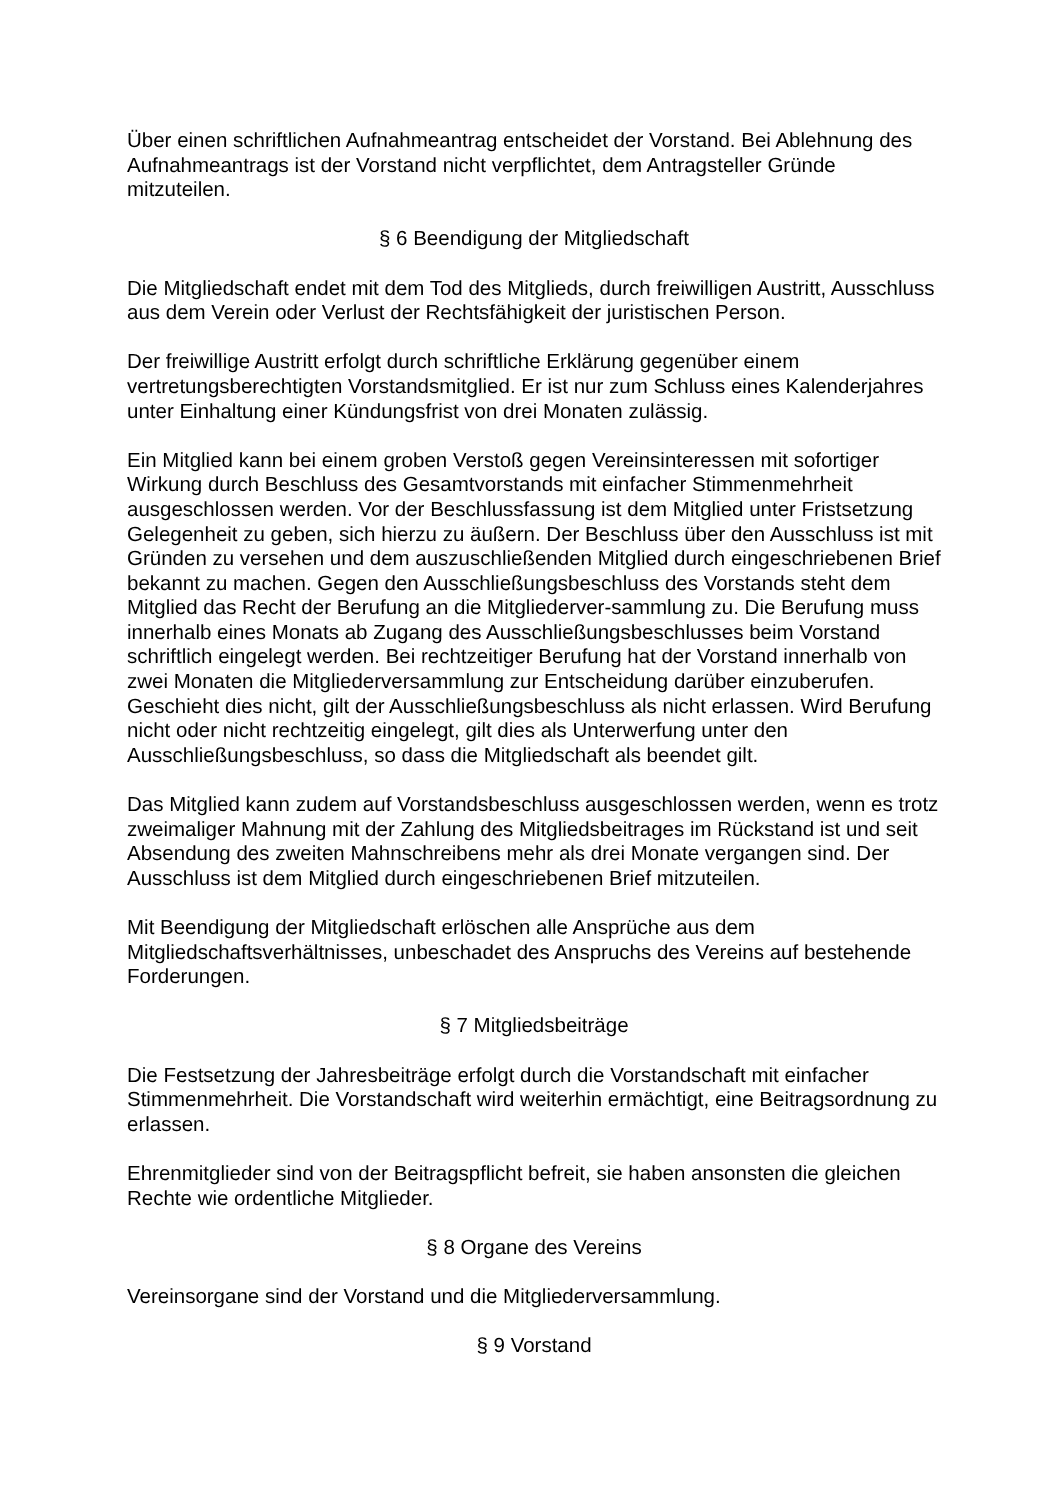Über einen schriftlichen Aufnahmeantrag entscheidet der Vorstand. Bei Ablehnung des Aufnahmeantrags ist der Vorstand nicht verpflichtet, dem Antragsteller Gründe mitzuteilen.
§ 6 Beendigung der Mitgliedschaft
Die Mitgliedschaft endet mit dem Tod des Mitglieds, durch freiwilligen Austritt, Ausschluss aus dem Verein oder Verlust der Rechtsfähigkeit der juristischen Person.
Der freiwillige Austritt erfolgt durch schriftliche Erklärung gegenüber einem vertretungsberechtigten Vorstandsmitglied. Er ist nur zum Schluss eines Kalenderjahres unter Einhaltung einer Kündungsfrist von drei Monaten zulässig.
Ein Mitglied kann bei einem groben Verstoß gegen Vereinsinteressen mit sofortiger Wirkung durch Beschluss des Gesamtvorstands mit einfacher Stimmenmehrheit ausgeschlossen werden. Vor der Beschlussfassung ist dem Mitglied unter Fristsetzung Gelegenheit zu geben, sich hierzu zu äußern. Der Beschluss über den Ausschluss ist mit Gründen zu versehen und dem auszuschließenden Mitglied durch eingeschriebenen Brief bekannt zu machen. Gegen den Ausschließungsbeschluss des Vorstands steht dem Mitglied das Recht der Berufung an die Mitgliederver-sammlung zu. Die Berufung muss innerhalb eines Monats ab Zugang des Ausschließungsbeschlusses beim Vorstand schriftlich eingelegt werden. Bei rechtzeitiger Berufung hat der Vorstand innerhalb von zwei Monaten die Mitgliederversammlung zur Entscheidung darüber einzuberufen. Geschieht dies nicht, gilt der Ausschließungsbeschluss als nicht erlassen. Wird Berufung nicht oder nicht rechtzeitig eingelegt, gilt dies als Unterwerfung unter den Ausschließungsbeschluss, so dass die Mitgliedschaft als beendet gilt.
Das Mitglied kann zudem auf Vorstandsbeschluss ausgeschlossen werden, wenn es trotz zweimaliger Mahnung mit der Zahlung des Mitgliedsbeitrages im Rückstand ist und seit Absendung des zweiten Mahnschreibens mehr als drei Monate vergangen sind. Der Ausschluss ist dem Mitglied durch eingeschriebenen Brief mitzuteilen.
Mit Beendigung der Mitgliedschaft erlöschen alle Ansprüche aus dem Mitgliedschaftsverhältnisses, unbeschadet des Anspruchs des Vereins auf bestehende Forderungen.
§ 7 Mitgliedsbeiträge
Die Festsetzung der Jahresbeiträge erfolgt durch die Vorstandschaft mit einfacher Stimmenmehrheit. Die Vorstandschaft wird weiterhin ermächtigt, eine Beitragsordnung zu erlassen.
Ehrenmitglieder sind von der Beitragspflicht befreit, sie haben ansonsten die gleichen Rechte wie ordentliche Mitglieder.
§ 8 Organe des Vereins
Vereinsorgane sind der Vorstand und die Mitgliederversammlung.
§ 9 Vorstand